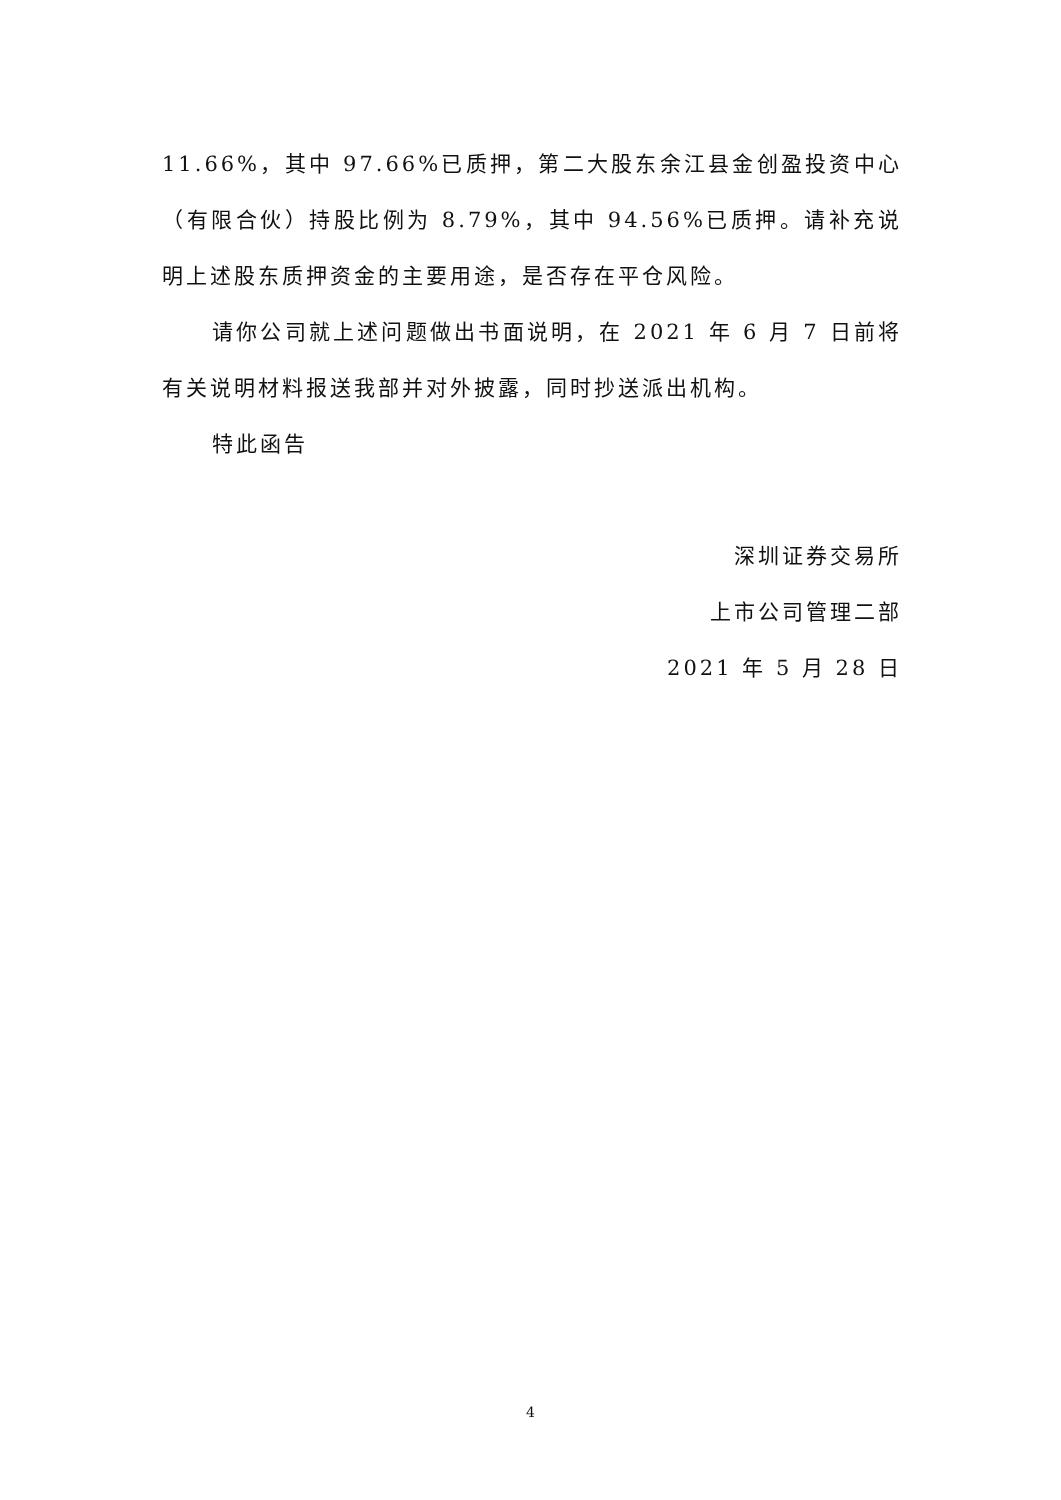11.66%，其中 97.66%已质押，第二大股东余江县金创盈投资中心（有限合伙）持股比例为 8.79%，其中 94.56%已质押。请补充说明上述股东质押资金的主要用途，是否存在平仓风险。
请你公司就上述问题做出书面说明，在 2021 年 6 月 7 日前将有关说明材料报送我部并对外披露，同时抄送派出机构。
特此函告
深圳证券交易所
上市公司管理二部
2021 年 5 月 28 日
4